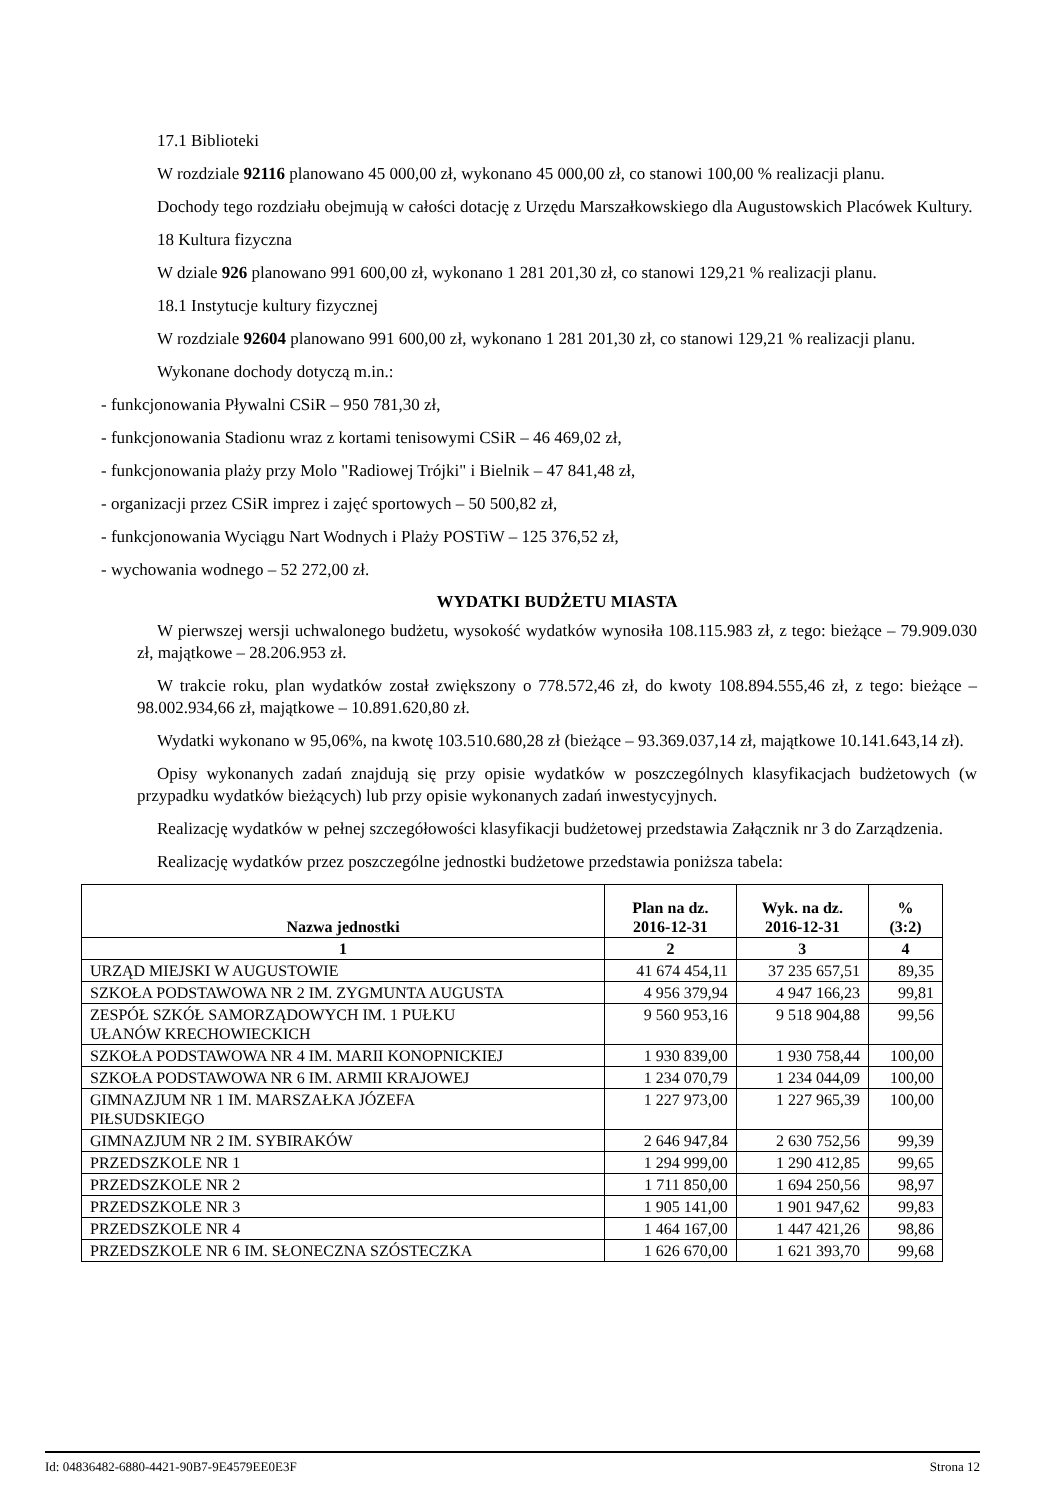17.1 Biblioteki
W rozdziale 92116 planowano 45 000,00 zł, wykonano 45 000,00 zł, co stanowi 100,00 % realizacji planu.
Dochody tego rozdziału obejmują w całości dotację z Urzędu Marszałkowskiego dla Augustowskich Placówek Kultury.
18 Kultura fizyczna
W dziale 926 planowano 991 600,00 zł, wykonano 1 281 201,30 zł, co stanowi 129,21 % realizacji planu.
18.1 Instytucje kultury fizycznej
W rozdziale 92604 planowano 991 600,00 zł, wykonano 1 281 201,30 zł, co stanowi 129,21 % realizacji planu.
Wykonane dochody dotyczą m.in.:
- funkcjonowania Pływalni CSiR – 950 781,30 zł,
- funkcjonowania Stadionu wraz z kortami tenisowymi CSiR – 46 469,02 zł,
- funkcjonowania plaży przy Molo "Radiowej Trójki" i Bielnik – 47 841,48 zł,
- organizacji przez CSiR imprez i zajęć sportowych – 50 500,82 zł,
- funkcjonowania Wyciągu Nart Wodnych i Plaży POSTiW – 125 376,52 zł,
- wychowania wodnego – 52 272,00 zł.
WYDATKI BUDŻETU MIASTA
W pierwszej wersji uchwalonego budżetu, wysokość wydatków wynosiła 108.115.983 zł, z tego: bieżące – 79.909.030 zł, majątkowe – 28.206.953 zł.
W trakcie roku, plan wydatków został zwiększony o 778.572,46 zł, do kwoty 108.894.555,46 zł, z tego: bieżące – 98.002.934,66 zł, majątkowe – 10.891.620,80 zł.
Wydatki wykonano w 95,06%, na kwotę 103.510.680,28 zł (bieżące – 93.369.037,14 zł, majątkowe 10.141.643,14 zł).
Opisy wykonanych zadań znajdują się przy opisie wydatków w poszczególnych klasyfikacjach budżetowych (w przypadku wydatków bieżących) lub przy opisie wykonanych zadań inwestycyjnych.
Realizację wydatków w pełnej szczegółowości klasyfikacji budżetowej przedstawia Załącznik nr 3 do Zarządzenia.
Realizację wydatków przez poszczególne jednostki budżetowe przedstawia poniższa tabela:
| Nazwa jednostki | Plan na dz. 2016-12-31 | Wyk. na dz. 2016-12-31 | % (3:2) |
| --- | --- | --- | --- |
| 1 | 2 | 3 | 4 |
| URZĄD MIEJSKI W AUGUSTOWIE | 41 674 454,11 | 37 235 657,51 | 89,35 |
| SZKOŁA PODSTAWOWA NR 2 IM. ZYGMUNTA AUGUSTA | 4 956 379,94 | 4 947 166,23 | 99,81 |
| ZESPÓŁ SZKÓŁ SAMORZĄDOWYCH IM. 1 PUŁKU UŁANÓW KRECHOWIECKICH | 9 560 953,16 | 9 518 904,88 | 99,56 |
| SZKOŁA PODSTAWOWA NR 4 IM. MARII KONOPNICKIEJ | 1 930 839,00 | 1 930 758,44 | 100,00 |
| SZKOŁA PODSTAWOWA NR 6 IM. ARMII KRAJOWEJ | 1 234 070,79 | 1 234 044,09 | 100,00 |
| GIMNAZJUM NR 1 IM. MARSZAŁKA JÓZEFA PIŁSUDSKIEGO | 1 227 973,00 | 1 227 965,39 | 100,00 |
| GIMNAZJUM NR 2 IM. SYBIRAKÓW | 2 646 947,84 | 2 630 752,56 | 99,39 |
| PRZEDSZKOLE NR 1 | 1 294 999,00 | 1 290 412,85 | 99,65 |
| PRZEDSZKOLE NR 2 | 1 711 850,00 | 1 694 250,56 | 98,97 |
| PRZEDSZKOLE NR 3 | 1 905 141,00 | 1 901 947,62 | 99,83 |
| PRZEDSZKOLE NR 4 | 1 464 167,00 | 1 447 421,26 | 98,86 |
| PRZEDSZKOLE NR 6 IM. SŁONECZNA SZÓSTECZKA | 1 626 670,00 | 1 621 393,70 | 99,68 |
Id: 04836482-6880-4421-90B7-9E4579EE0E3F Strona 12